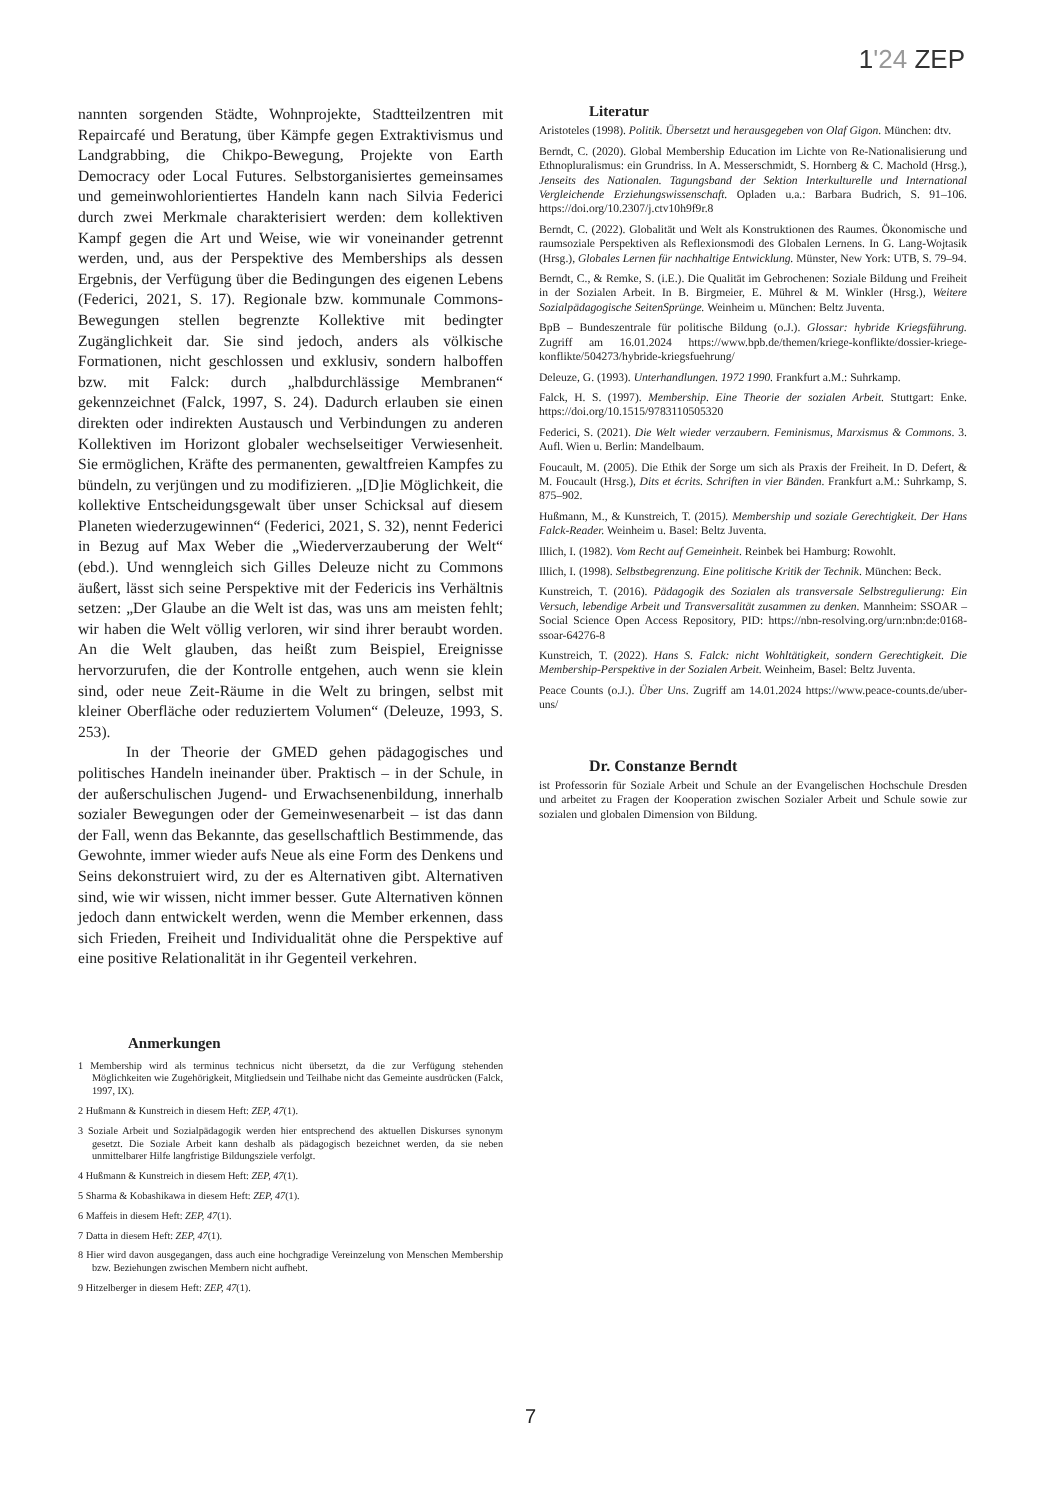1'24 ZEP
nannten sorgenden Städte, Wohnprojekte, Stadtteilzentren mit Repaircafé und Beratung, über Kämpfe gegen Extraktivismus und Landgrabbing, die Chikpo-Bewegung, Projekte von Earth Democracy oder Local Futures. Selbstorganisiertes gemeinsames und gemeinwohlorientiertes Handeln kann nach Silvia Federici durch zwei Merkmale charakterisiert werden: dem kollektiven Kampf gegen die Art und Weise, wie wir voneinander getrennt werden, und, aus der Perspektive des Memberships als dessen Ergebnis, der Verfügung über die Bedingungen des eigenen Lebens (Federici, 2021, S. 17). Regionale bzw. kommunale Commons-Bewegungen stellen begrenzte Kollektive mit bedingter Zugänglichkeit dar. Sie sind jedoch, anders als völkische Formationen, nicht geschlossen und exklusiv, sondern halboffen bzw. mit Falck: durch „halbdurchlässige Membranen“ gekennzeichnet (Falck, 1997, S. 24). Dadurch erlauben sie einen direkten oder indirekten Austausch und Verbindungen zu anderen Kollektiven im Horizont globaler wechselseitiger Verwiesenheit. Sie ermöglichen, Kräfte des permanenten, gewaltfreien Kampfes zu bündeln, zu verjüngen und zu modifizieren. „[D]ie Möglichkeit, die kollektive Entscheidungsgewalt über unser Schicksal auf diesem Planeten wiederzugewinnen“ (Federici, 2021, S. 32), nennt Federici in Bezug auf Max Weber die „Wiederverzauberung der Welt“ (ebd.). Und wenngleich sich Gilles Deleuze nicht zu Commons äußert, lässt sich seine Perspektive mit der Federicis ins Verhältnis setzen: „Der Glaube an die Welt ist das, was uns am meisten fehlt; wir haben die Welt völlig verloren, wir sind ihrer beraubt worden. An die Welt glauben, das heißt zum Beispiel, Ereignisse hervorzurufen, die der Kontrolle entgehen, auch wenn sie klein sind, oder neue Zeit-Räume in die Welt zu bringen, selbst mit kleiner Oberfläche oder reduziertem Volumen“ (Deleuze, 1993, S. 253).
In der Theorie der GMED gehen pädagogisches und politisches Handeln ineinander über. Praktisch – in der Schule, in der außerschulischen Jugend- und Erwachsenenbildung, innerhalb sozialer Bewegungen oder der Gemeinwesenarbeit – ist das dann der Fall, wenn das Bekannte, das gesellschaftlich Bestimmende, das Gewohnte, immer wieder aufs Neue als eine Form des Denkens und Seins dekonstruiert wird, zu der es Alternativen gibt. Alternativen sind, wie wir wissen, nicht immer besser. Gute Alternativen können jedoch dann entwickelt werden, wenn die Member erkennen, dass sich Frieden, Freiheit und Individualität ohne die Perspektive auf eine positive Relationalität in ihr Gegenteil verkehren.
Anmerkungen
1 Membership wird als terminus technicus nicht übersetzt, da die zur Verfügung stehenden Möglichkeiten wie Zugehörigkeit, Mitgliedsein und Teilhabe nicht das Gemeinte ausdrücken (Falck, 1997, IX).
2 Hußmann & Kunstreich in diesem Heft: ZEP, 47(1).
3 Soziale Arbeit und Sozialpädagogik werden hier entsprechend des aktuellen Diskurses synonym gesetzt. Die Soziale Arbeit kann deshalb als pädagogisch bezeichnet werden, da sie neben unmittelbarer Hilfe langfristige Bildungsziele verfolgt.
4 Hußmann & Kunstreich in diesem Heft: ZEP, 47(1).
5 Sharma & Kobashikawa in diesem Heft: ZEP, 47(1).
6 Maffeis in diesem Heft: ZEP, 47(1).
7 Datta in diesem Heft: ZEP, 47(1).
8 Hier wird davon ausgegangen, dass auch eine hochgradige Vereinzelung von Menschen Membership bzw. Beziehungen zwischen Membern nicht aufhebt.
9 Hitzelberger in diesem Heft: ZEP, 47(1).
Literatur
Aristoteles (1998). Politik. Übersetzt und herausgegeben von Olaf Gigon. München: dtv.
Berndt, C. (2020). Global Membership Education im Lichte von Re-Nationalisierung und Ethnopluralismus: ein Grundriss. In A. Messerschmidt, S. Hornberg & C. Machold (Hrsg.), Jenseits des Nationalen. Tagungsband der Sektion Interkulturelle und International Vergleichende Erziehungswissenschaft. Opladen u.a.: Barbara Budrich, S. 91–106. https://doi.org/10.2307/j.ctv10h9f9r.8
Berndt, C. (2022). Globalität und Welt als Konstruktionen des Raumes. Ökonomische und raumsoziale Perspektiven als Reflexionsmodi des Globalen Lernens. In G. Lang-Wojtasik (Hrsg.), Globales Lernen für nachhaltige Entwicklung. Münster, New York: UTB, S. 79–94.
Berndt, C., & Remke, S. (i.E.). Die Qualität im Gebrochenen: Soziale Bildung und Freiheit in der Sozialen Arbeit. In B. Birgmeier, E. Mührel & M. Winkler (Hrsg.), Weitere Sozialpädagogische SeitenSprünge. Weinheim u. München: Beltz Juventa.
BpB – Bundeszentrale für politische Bildung (o.J.). Glossar: hybride Kriegsführung. Zugriff am 16.01.2024 https://www.bpb.de/themen/kriege-konflikte/dossier-kriege-konflikte/504273/hybride-kriegsfuehrung/
Deleuze, G. (1993). Unterhandlungen. 1972 1990. Frankfurt a.M.: Suhrkamp.
Falck, H. S. (1997). Membership. Eine Theorie der sozialen Arbeit. Stuttgart: Enke. https://doi.org/10.1515/9783110505320
Federici, S. (2021). Die Welt wieder verzaubern. Feminismus, Marxismus & Commons. 3. Aufl. Wien u. Berlin: Mandelbaum.
Foucault, M. (2005). Die Ethik der Sorge um sich als Praxis der Freiheit. In D. Defert, & M. Foucault (Hrsg.), Dits et écrits. Schriften in vier Bänden. Frankfurt a.M.: Suhrkamp, S. 875–902.
Hußmann, M., & Kunstreich, T. (2015). Membership und soziale Gerechtigkeit. Der Hans Falck-Reader. Weinheim u. Basel: Beltz Juventa.
Illich, I. (1982). Vom Recht auf Gemeinheit. Reinbek bei Hamburg: Rowohlt.
Illich, I. (1998). Selbstbegrenzung. Eine politische Kritik der Technik. München: Beck.
Kunstreich, T. (2016). Pädagogik des Sozialen als transversale Selbstregulierung: Ein Versuch, lebendige Arbeit und Transversalität zusammen zu denken. Mannheim: SSOAR – Social Science Open Access Repository, PID: https://nbn-resolving.org/urn:nbn:de:0168-ssoar-64276-8
Kunstreich, T. (2022). Hans S. Falck: nicht Wohltätigkeit, sondern Gerechtigkeit. Die Membership-Perspektive in der Sozialen Arbeit. Weinheim, Basel: Beltz Juventa.
Peace Counts (o.J.). Über Uns. Zugriff am 14.01.2024 https://www.peace-counts.de/uber-uns/
Dr. Constanze Berndt
ist Professorin für Soziale Arbeit und Schule an der Evangelischen Hochschule Dresden und arbeitet zu Fragen der Kooperation zwischen Sozialer Arbeit und Schule sowie zur sozialen und globalen Dimension von Bildung.
7